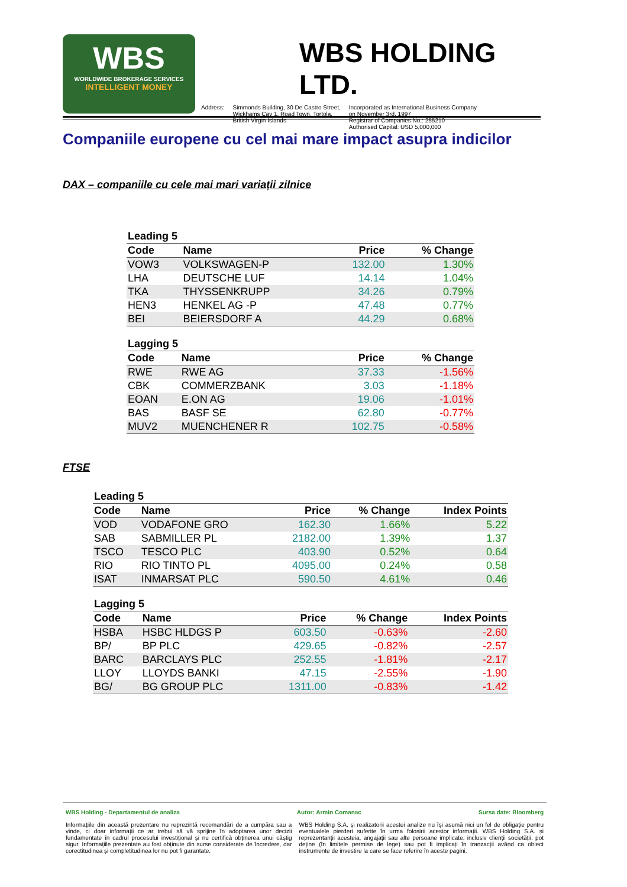WBS
WORLDWIDE BROKERAGE SERVICES
INTELLIGENT MONEY
WBS HOLDING LTD.
Address: Simmonds Building, 30 De Castro Street,
Wickhams Cay 1, Road Town, Tortola,
British Virgin Islands
Incorporated as International Business Company
on November 3rd, 1997
Registrar of Companies No.: 255210
Authorised Capital: USD 5,000,000
Companiile europene cu cel mai mare impact asupra indicilor
DAX – companiile cu cele mai mari variații zilnice
| Leading 5 | | | |
| --- | --- | --- | --- |
| Code | Name | Price | % Change |
| VOW3 | VOLKSWAGEN-P | 132.00 | 1.30% |
| LHA | DEUTSCHE LUF | 14.14 | 1.04% |
| TKA | THYSSENKRUPP | 34.26 | 0.79% |
| HEN3 | HENKEL AG -P | 47.48 | 0.77% |
| BEI | BEIERSDORF A | 44.29 | 0.68% |
| Lagging 5 | | | |
| --- | --- | --- | --- |
| Code | Name | Price | % Change |
| RWE | RWE AG | 37.33 | -1.56% |
| CBK | COMMERZBANK | 3.03 | -1.18% |
| EOAN | E.ON AG | 19.06 | -1.01% |
| BAS | BASF SE | 62.80 | -0.77% |
| MUV2 | MUENCHENER R | 102.75 | -0.58% |
FTSE
| Leading 5 | | | | |
| --- | --- | --- | --- | --- |
| Code | Name | Price | % Change | Index Points |
| VOD | VODAFONE GRO | 162.30 | 1.66% | 5.22 |
| SAB | SABMILLER PL | 2182.00 | 1.39% | 1.37 |
| TSCO | TESCO PLC | 403.90 | 0.52% | 0.64 |
| RIO | RIO TINTO PL | 4095.00 | 0.24% | 0.58 |
| ISAT | INMARSAT PLC | 590.50 | 4.61% | 0.46 |
| Lagging 5 | | | | |
| --- | --- | --- | --- | --- |
| Code | Name | Price | % Change | Index Points |
| HSBA | HSBC HLDGS P | 603.50 | -0.63% | -2.60 |
| BP/ | BP PLC | 429.65 | -0.82% | -2.57 |
| BARC | BARCLAYS PLC | 252.55 | -1.81% | -2.17 |
| LLOY | LLOYDS BANKI | 47.15 | -2.55% | -1.90 |
| BG/ | BG GROUP PLC | 1311.00 | -0.83% | -1.42 |
WBS Holding - Departamentul de analiza Autor: Armin Comanac Sursa date: Bloomberg
Informațiile din această prezentare nu reprezintă recomandări de a cumpăra sau a vinde, ci doar informații ce ar trebui să vă sprijine în adoptarea unor decizii fundamentate în cadrul procesului investițional și nu certifică obținerea unui câștig sigur. Informațiile prezentate au fost obținute din surse considerate de încredere, dar corectitudinea și completitudinea lor nu pot fi garantate.
WBS Holding S.A. și realizatorii acestei analize nu își asumă nici un fel de obligație pentru eventualele pierderi suferite în urma folosirii acestor informații. WBS Holding S.A. și reprezentanții acesteia, angajații sau alte persoane implicate, inclusiv clienții societății, pot deține (în limitele permise de lege) sau pot fi implicați în tranzacții având ca obiect instrumente de investire la care se face referire în aceste pagini.